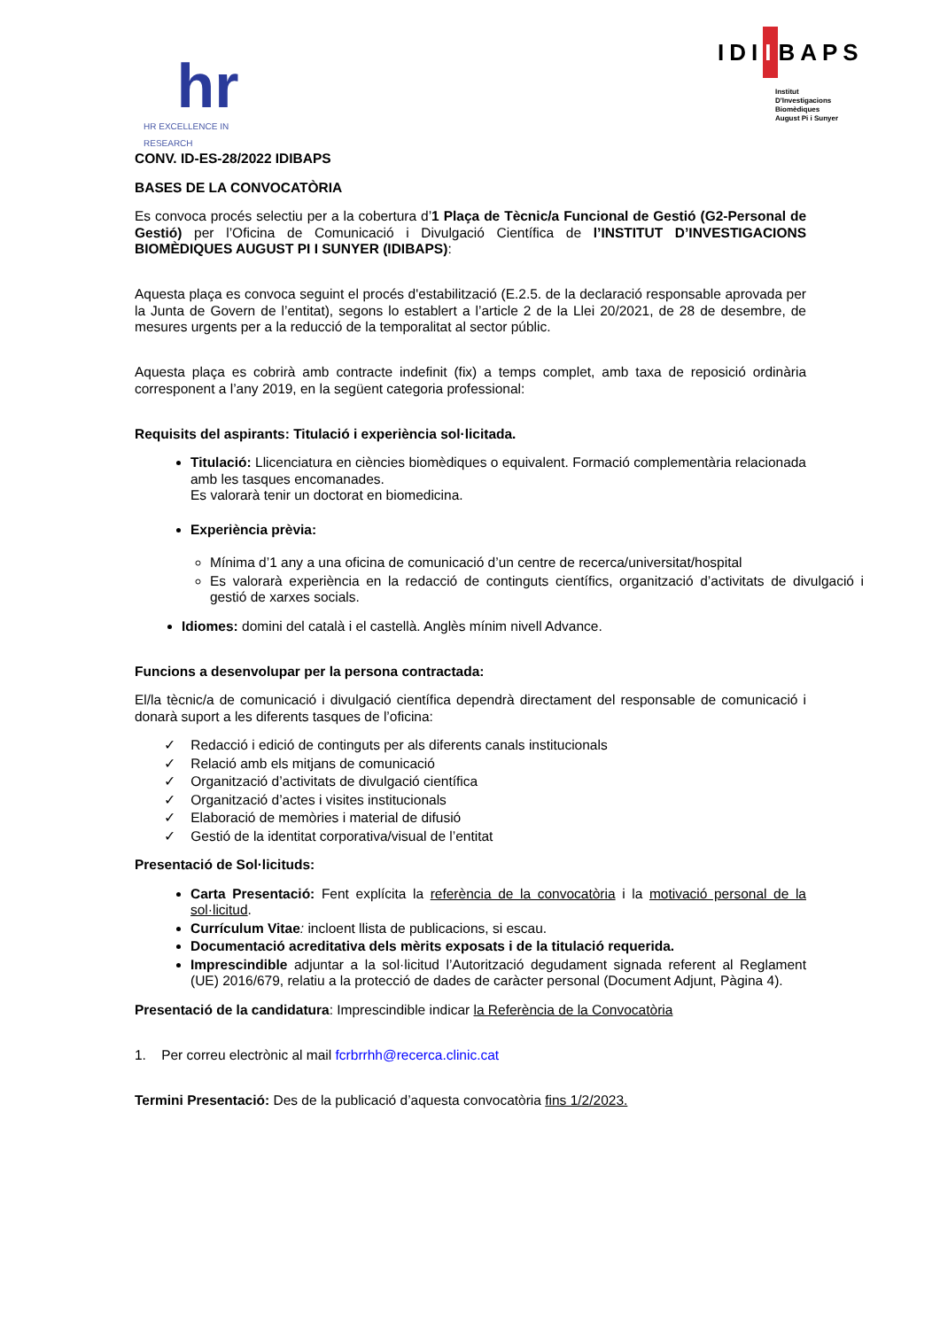hr
HR EXCELLENCE IN RESEARCH
IDIIBAPS
Institut
D'Investigacions
Biomèdiques
August Pi i Sunyer
CONV. ID-ES-28/2022 IDIBAPS
BASES DE LA CONVOCATÒRIA
Es convoca procés selectiu per a la cobertura d’1 Plaça de Tècnic/a Funcional de Gestió (G2-Personal de Gestió) per l’Oficina de Comunicació i Divulgació Científica de l’INSTITUT D’INVESTIGACIONS BIOMÈDIQUES AUGUST PI I SUNYER (IDIBAPS):
Aquesta plaça es convoca seguint el procés d'estabilització (E.2.5. de la declaració responsable aprovada per la Junta de Govern de l’entitat), segons lo establert a l’article 2 de la Llei 20/2021, de 28 de desembre, de mesures urgents per a la reducció de la temporalitat al sector públic.
Aquesta plaça es cobrirà amb contracte indefinit (fix) a temps complet, amb taxa de reposició ordinària corresponent a l’any 2019, en la següent categoria professional:
Requisits del aspirants: Titulació i experiència sol·licitada.
Titulació: Llicenciatura en ciències biomèdiques o equivalent. Formació complementària relacionada amb les tasques encomanades.
Es valorarà tenir un doctorat en biomedicina.
Experiència prèvia:
Mínima d’1 any a una oficina de comunicació d’un centre de recerca/universitat/hospital
Es valorarà experiència en la redacció de continguts científics, organització d’activitats de divulgació i gestió de xarxes socials.
Idiomes: domini del català i el castellà. Anglès mínim nivell Advance.
Funcions a desenvolupar per la persona contractada:
El/la tècnic/a de comunicació i divulgació científica dependrà directament del responsable de comunicació i donarà suport a les diferents tasques de l’oficina:
✓ Redacció i edició de continguts per als diferents canals institucionals
✓ Relació amb els mitjans de comunicació
✓ Organització d’activitats de divulgació científica
✓ Organització d’actes i visites institucionals
✓ Elaboració de memòries i material de difusió
✓ Gestió de la identitat corporativa/visual de l’entitat
Presentació de Sol·licituds:
Carta Presentació: Fent explícita la referència de la convocatòria i la motivació personal de la sol·licitud.
Currículum Vitae: incloent llista de publicacions, si escau.
Documentació acreditativa dels mèrits exposats i de la titulació requerida.
Imprescindible adjuntar a la sol·licitud l’Autorització degudament signada referent al Reglament (UE) 2016/679, relatiu a la protecció de dades de caràcter personal (Document Adjunt, Pàgina 4).
Presentació de la candidatura: Imprescindible indicar la Referència de la Convocatòria
1. Per correu electrònic al mail fcrbrrhh@recerca.clinic.cat
Termini Presentació: Des de la publicació d’aquesta convocatòria fins 1/2/2023.